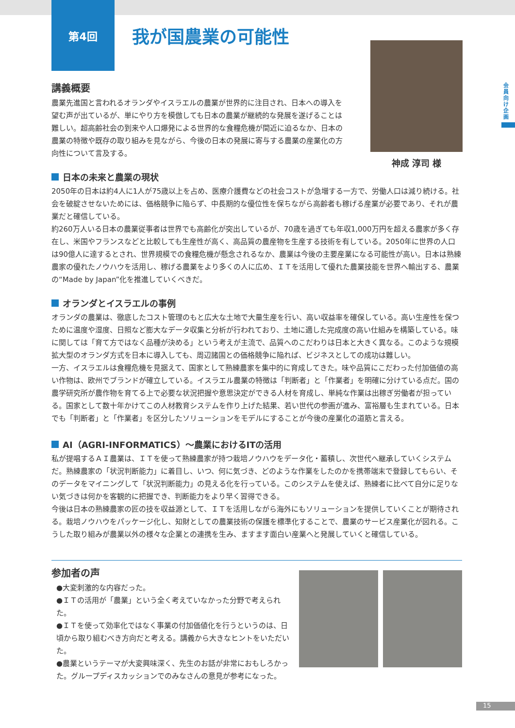会員向け企画
第4回
我が国農業の可能性
神成 淳司 様
講義概要
農業先進国と言われるオランダやイスラエルの農業が世界的に注目され、日本への導入を望む声が出ているが、単にやり方を模倣しても日本の農業が継続的な発展を遂げることは難しい。超高齢社会の到来や人口爆発による世界的な食糧危機が間近に迫るなか、日本の農業の特徴や既存の取り組みを見ながら、今後の日本の発展に寄与する農業の産業化の方向性について言及する。
日本の未来と農業の現状
2050年の日本は約4人に1人が75歳以上を占め、医療介護費などの社会コストが急増する一方で、労働人口は減り続ける。社会を破綻させないためには、価格競争に陥らず、中長期的な優位性を保ちながら高齢者も稼げる産業が必要であり、それが農業だと確信している。
約260万人いる日本の農業従事者は世界でも高齢化が突出しているが、70歳を過ぎても年収1,000万円を超える農家が多く存在し、米国やフランスなどと比較しても生産性が高く、高品質の農産物を生産する技術を有している。2050年に世界の人口は90億人に達するとされ、世界規模での食糧危機が懸念されるなか、農業は今後の主要産業になる可能性が高い。日本は熟練農家の優れたノウハウを活用し、稼げる農業をより多くの人に広め、ＩＴを活用して優れた農業技能を世界へ輸出する、農業の“Made by Japan”化を推進していくべきだ。
オランダとイスラエルの事例
オランダの農業は、徹底したコスト管理のもと広大な土地で大量生産を行い、高い収益率を確保している。高い生産性を保つために温度や湿度、日照など膨大なデータ収集と分析が行われており、土地に適した完成度の高い仕組みを構築している。味に関しては「育て方ではなく品種が決める」という考えが主流で、品質へのこだわりは日本と大きく異なる。このような規模拡大型のオランダ方式を日本に導入しても、周辺諸国との価格競争に陥れば、ビジネスとしての成功は難しい。
一方、イスラエルは食糧危機を見据えて、国家として熟練農家を集中的に育成してきた。味や品質にこだわった付加価値の高い作物は、欧州でブランドが確立している。イスラエル農業の特徴は「判断者」と「作業者」を明確に分けている点だ。国の農学研究所が農作物を育てる上で必要な状況把握や意思決定ができる人材を育成し、単純な作業は出稼ぎ労働者が担っている。国家として数十年かけてこの人材教育システムを作り上げた結果、若い世代の参画が進み、富裕層も生まれている。日本でも「判断者」と「作業者」を区分したソリューションをモデルにすることが今後の産業化の道筋と言える。
AI（AGRI-INFORMATICS）～農業におけるITの活用
私が提唱するＡＩ農業は、ＩＴを使って熟練農家が持つ栽培ノウハウをデータ化・蓄積し、次世代へ継承していくシステムだ。熟練農家の「状況判断能力」に着目し、いつ、何に気づき、どのような作業をしたのかを携帯端末で登録してもらい、そのデータをマイニングして「状況判断能力」の見える化を行っている。このシステムを使えば、熟練者に比べて自分に足りない気づきは何かを客観的に把握でき、判断能力をより早く習得できる。
今後は日本の熟練農家の匠の技を収益源として、ＩＴを活用しながら海外にもソリューションを提供していくことが期待される。栽培ノウハウをパッケージ化し、知財としての農業技術の保護を標準化することで、農業のサービス産業化が図れる。こうした取り組みが農業以外の様々な企業との連携を生み、ますます面白い産業へと発展していくと確信している。
参加者の声
●大変刺激的な内容だった。
●ＩＴの活用が「農業」という全く考えていなかった分野で考えられた。
●ＩＴを使って効率化ではなく事業の付加価値化を行うというのは、日頃から取り組むべき方向だと考える。講義から大きなヒントをいただいた。
●農業というテーマが大変興味深く、先生のお話が非常におもしろかった。グループディスカッションでのみなさんの意見が参考になった。
15